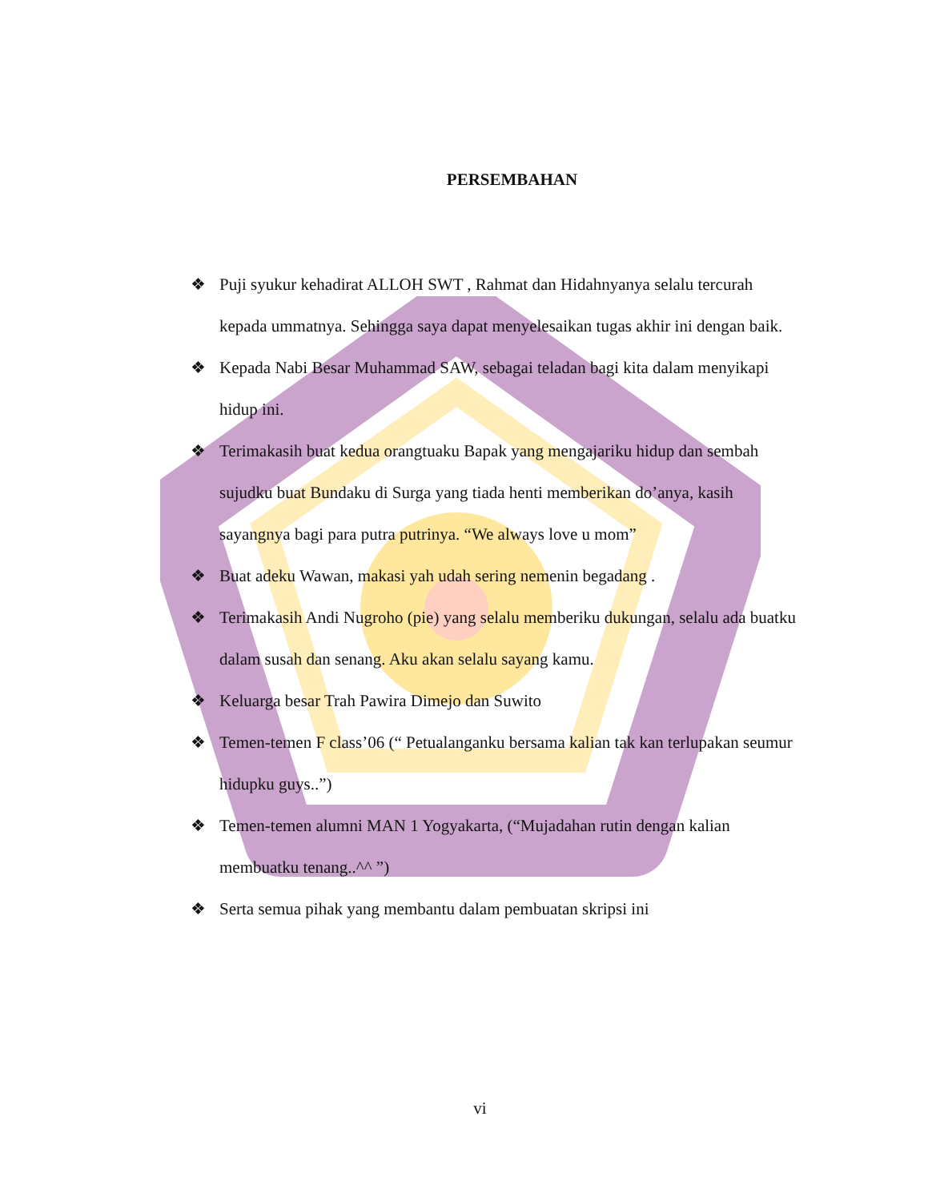PERSEMBAHAN
❖ Puji syukur kehadirat ALLOH SWT , Rahmat dan Hidahnyanya selalu tercurah kepada ummatnya. Sehingga saya dapat menyelesaikan tugas akhir ini dengan baik.
❖ Kepada Nabi Besar Muhammad SAW, sebagai teladan bagi kita dalam menyikapi hidup ini.
❖ Terimakasih buat kedua orangtuaku Bapak yang mengajariku hidup dan sembah sujudku buat Bundaku di Surga yang tiada henti memberikan do’anya, kasih sayangnya bagi para putra putrinya. “We always love u mom”
❖ Buat adeku Wawan, makasi yah udah sering nemenin begadang .
❖ Terimakasih Andi Nugroho (pie) yang selalu memberiku dukungan, selalu ada buatku dalam susah dan senang. Aku akan selalu sayang kamu.
❖ Keluarga besar Trah Pawira Dimejo dan Suwito
❖ Temen-temen F class’06 (“ Petualanganku bersama kalian tak kan terlupakan seumur hidupku guys..”)
❖ Temen-temen alumni MAN 1 Yogyakarta, (“Mujadahan rutin dengan kalian membuatku tenang..^^ ”)
❖ Serta semua pihak yang membantu dalam pembuatan skripsi ini
vi